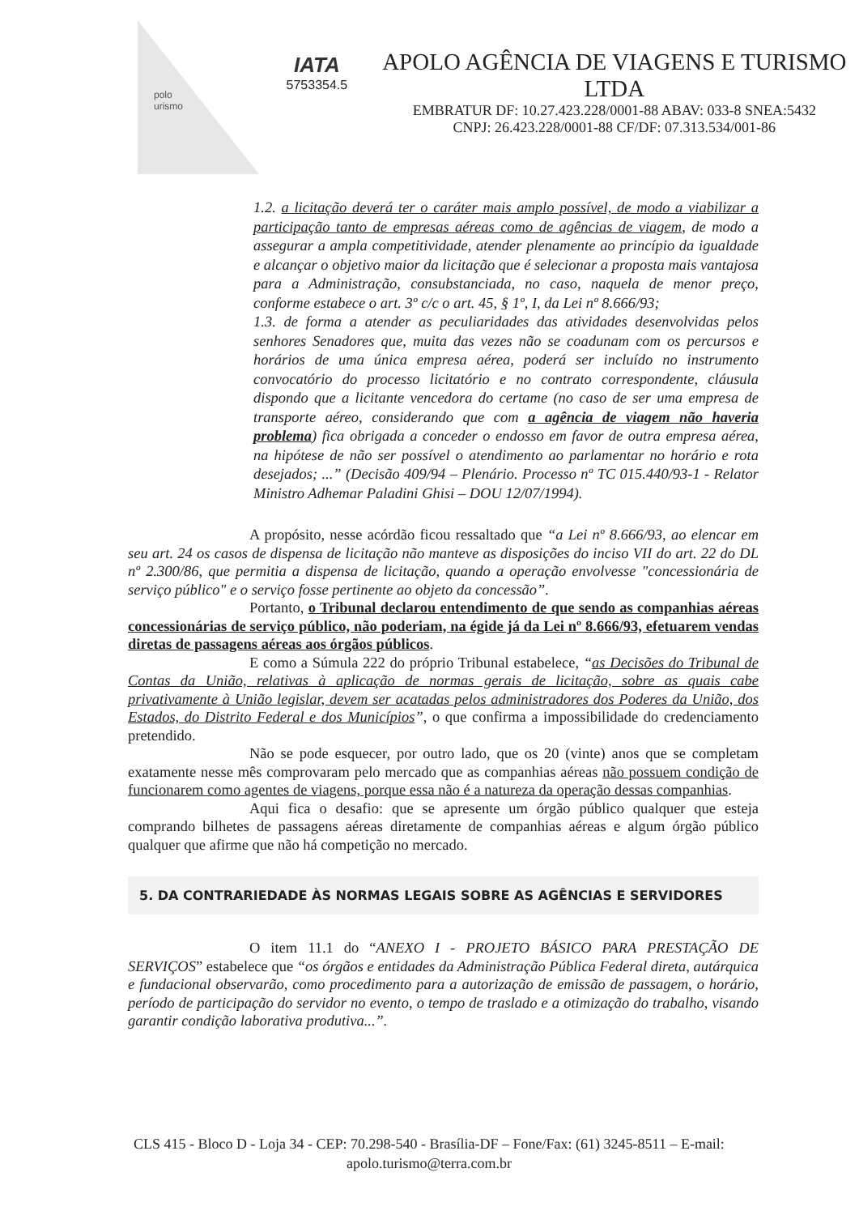polo
urismo
IATA
5753354.5
APOLO AGÊNCIA DE VIAGENS E TURISMO LTDA
EMBRATUR DF: 10.27.423.228/0001-88 ABAV: 033-8 SNEA:5432
CNPJ: 26.423.228/0001-88 CF/DF: 07.313.534/001-86
1.2. a licitação deverá ter o caráter mais amplo possível, de modo a viabilizar a participação tanto de empresas aéreas como de agências de viagem, de modo a assegurar a ampla competitividade, atender plenamente ao princípio da igualdade e alcançar o objetivo maior da licitação que é selecionar a proposta mais vantajosa para a Administração, consubstanciada, no caso, naquela de menor preço, conforme estabece o art. 3º c/c o art. 45, § 1º, I, da Lei nº 8.666/93;
1.3. de forma a atender as peculiaridades das atividades desenvolvidas pelos senhores Senadores que, muita das vezes não se coadunam com os percursos e horários de uma única empresa aérea, poderá ser incluído no instrumento convocatório do processo licitatório e no contrato correspondente, cláusula dispondo que a licitante vencedora do certame (no caso de ser uma empresa de transporte aéreo, considerando que com a agência de viagem não haveria problema) fica obrigada a conceder o endosso em favor de outra empresa aérea, na hipótese de não ser possível o atendimento ao parlamentar no horário e rota desejados; ...” (Decisão 409/94 – Plenário. Processo nº TC 015.440/93-1 - Relator Ministro Adhemar Paladini Ghisi – DOU 12/07/1994).
A propósito, nesse acórdão ficou ressaltado que “a Lei nº 8.666/93, ao elencar em seu art. 24 os casos de dispensa de licitação não manteve as disposições do inciso VII do art. 22 do DL nº 2.300/86, que permitia a dispensa de licitação, quando a operação envolvesse "concessionária de serviço público" e o serviço fosse pertinente ao objeto da concessão”.
Portanto, o Tribunal declarou entendimento de que sendo as companhias aéreas concessionárias de serviço público, não poderiam, na égide já da Lei nº 8.666/93, efetuarem vendas diretas de passagens aéreas aos órgãos públicos.
E como a Súmula 222 do próprio Tribunal estabelece, “as Decisões do Tribunal de Contas da União, relativas à aplicação de normas gerais de licitação, sobre as quais cabe privativamente à União legislar, devem ser acatadas pelos administradores dos Poderes da União, dos Estados, do Distrito Federal e dos Municípios”, o que confirma a impossibilidade do credenciamento pretendido.
Não se pode esquecer, por outro lado, que os 20 (vinte) anos que se completam exatamente nesse mês comprovaram pelo mercado que as companhias aéreas não possuem condição de funcionarem como agentes de viagens, porque essa não é a natureza da operação dessas companhias.
Aqui fica o desafio: que se apresente um órgão público qualquer que esteja comprando bilhetes de passagens aéreas diretamente de companhias aéreas e algum órgão público qualquer que afirme que não há competição no mercado.
5. DA CONTRARIEDADE ÀS NORMAS LEGAIS SOBRE AS AGÊNCIAS E SERVIDORES
O item 11.1 do “ANEXO I - PROJETO BÁSICO PARA PRESTAÇÃO DE SERVIÇOS” estabelece que “os órgãos e entidades da Administração Pública Federal direta, autárquica e fundacional observarão, como procedimento para a autorização de emissão de passagem, o horário, período de participação do servidor no evento, o tempo de traslado e a otimização do trabalho, visando garantir condição laborativa produtiva...”.
CLS 415 - Bloco D - Loja 34 - CEP: 70.298-540 - Brasília-DF – Fone/Fax: (61) 3245-8511 – E-mail: apolo.turismo@terra.com.br